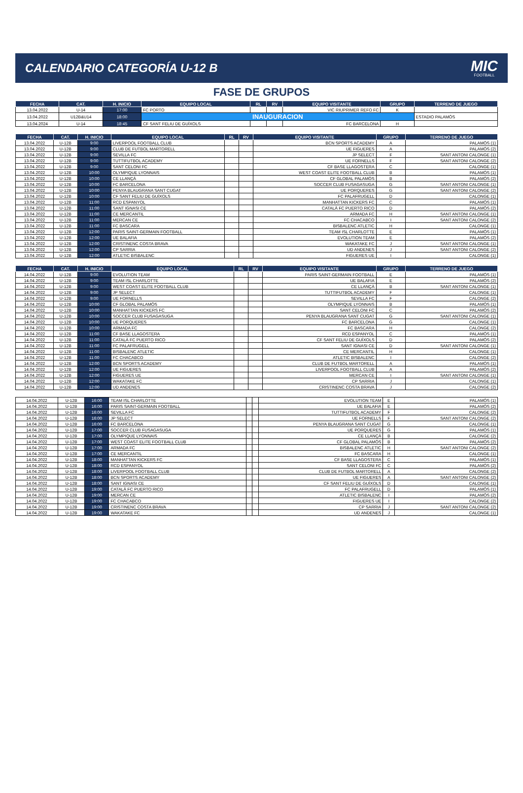CALENDARIO CATEGORÍA U-12 B
MIC
FOOTBALL
FASE DE GRUPOS
| FECHA | CAT. | H. INICIO | EQUIPO LOCAL | RL | RV | EQUIPO VISITANTE | GRUPO | TERRENO DE JUEGO |
| --- | --- | --- | --- | --- | --- | --- | --- | --- |
| 13.04.2022 | U-14 | 17:00 | FC PORTO | | | VIC RIUPRIMER REFO FC | K | |
| 13.04.2022 | U12B&U14 | 18:00 | INAUGURACION | | | | | ESTADIO PALAMÓS |
| 13.04.2024 | U-14 | 18:45 | CF SANT FELIU DE GUÍXOLS | | | FC BARCELONA | H | |
| FECHA | CAT. | H. INICIO | EQUIPO LOCAL | RL | RV | EQUIPO VISITANTE | GRUPO | TERRENO DE JUEGO |
| --- | --- | --- | --- | --- | --- | --- | --- | --- |
| 13.04.2022 | U-12B | 9:00 | LIVERPOOL FOOTBALL CLUB | | | BCN SPORTS ACADEMY | A | PALAMÓS (1) |
| 13.04.2022 | U-12B | 9:00 | CLUB DE FUTBOL MARTORELL | | | UE FIGUERES | A | PALAMÓS (2) |
| 13.04.2022 | U-12B | 9:00 | SEVILLA FC | | | JP SELECT | F | SANT ANTONI CALONGE (1) |
| 13.04.2022 | U-12B | 9:00 | TUTTIFUTBOL ACADEMY | | | UE FORNELLS | F | SANT ANTONI CALONGE (2) |
| 13.04.2022 | U-12B | 9:00 | SANT CELONI FC | | | CF BASE LLAGOSTERA | C | CALONGE (1) |
| 13.04.2022 | U-12B | 10:00 | OLYMPIQUE LYONNAIS | | | WEST COAST ELITE FOOTBALL CLUB | B | PALAMÓS (1) |
| 13.04.2022 | U-12B | 10:00 | CE LLANÇÀ | | | CF GLOBAL PALAMÓS | B | PALAMÓS (2) |
| 13.04.2022 | U-12B | 10:00 | FC BARCELONA | | | SOCCER CLUB FUSAGASUGA | G | SANT ANTONI CALONGE (1) |
| 13.04.2022 | U-12B | 10:00 | PENYA BLAUGRANA SANT CUGAT | | | UE PORQUERES | G | SANT ANTONI CALONGE (2) |
| 13.04.2022 | U-12B | 10:00 | CF SANT FELIU DE GUÍXOLS | | | FC PALAFRUGELL | D | CALONGE (1) |
| 13.04.2022 | U-12B | 11:00 | RCD ESPANYOL | | | MANHATTAN KICKERS FC | C | PALAMÓS (1) |
| 13.04.2022 | U-12B | 11:00 | SANT IGNASI CE | | | CATALÀ FC PUERTO RICO | D | PALAMÓS (2) |
| 13.04.2022 | U-12B | 11:00 | CE MERCANTIL | | | ARMADA FC | H | SANT ANTONI CALONGE (1) |
| 13.04.2022 | U-12B | 11:00 | MERCAN CE | | | FC CHACABCO | I | SANT ANTONI CALONGE (2) |
| 13.04.2022 | U-12B | 11:00 | FC BASCARA | | | BISBALENC ATLETIC | H | CALONGE (1) |
| 13.04.2022 | U-12B | 12:00 | PARIS SAINT-GERMAIN FOOTBALL | | | TEAM ISL CHARLOTTE | E | PALAMÓS (1) |
| 13.04.2022 | U-12B | 12:00 | UE BALAFIA | | | EVOLUTION TEAM | E | PALAMÓS (2) |
| 13.04.2022 | U-12B | 12:00 | CRISTINENC COSTA BRAVA | | | WAKATAKE FC | J | SANT ANTONI CALONGE (1) |
| 13.04.2022 | U-12B | 12:00 | CP SARRIA | | | UD ANDENES | J | SANT ANTONI CALONGE (2) |
| 13.04.2022 | U-12B | 12:00 | ATLETIC BISBALENC | | | FIGUERES UE | I | CALONGE (1) |
| FECHA | CAT. | H. INICIO | EQUIPO LOCAL | RL | RV | EQUIPO VISITANTE | GRUPO | TERRENO DE JUEGO |
| --- | --- | --- | --- | --- | --- | --- | --- | --- |
| 14.04.2022 | U-12B | 9:00 | EVOLUTION TEAM | | | PARIS SAINT-GERMAIN FOOTBALL | E | PALAMÓS (1) |
| 14.04.2022 | U-12B | 9:00 | TEAM ISL CHARLOTTE | | | UE BALAFIA | E | PALAMÓS (2) |
| 14.04.2022 | U-12B | 9:00 | WEST COAST ELITE FOOTBALL CLUB | | | CE LLANÇÀ | B | SANT ANTONI CALONGE (1) |
| 14.04.2022 | U-12B | 9:00 | JP SELECT | | | TUTTIFUTBOL ACADEMY | F | CALONGE (1) |
| 14.04.2022 | U-12B | 9:00 | UE FORNELLS | | | SEVILLA FC | F | CALONGE (2) |
| 14.04.2022 | U-12B | 10:00 | CF GLOBAL PALAMÓS | | | OLYMPIQUE LYONNAIS | B | PALAMÓS (1) |
| 14.04.2022 | U-12B | 10:00 | MANHATTAN KICKERS FC | | | SANT CELONI FC | C | PALAMÓS (2) |
| 14.04.2022 | U-12B | 10:00 | SOCCER CLUB FUSAGASUGA | | | PENYA BLAUGRANA SANT CUGAT | G | SANT ANTONI CALONGE (1) |
| 14.04.2022 | U-12B | 10:00 | UE PORQUERES | | | FC BARCELONA | G | CALONGE (1) |
| 14.04.2022 | U-12B | 10:00 | ARMADA FC | | | FC BASCARA | H | CALONGE (2) |
| 14.04.2022 | U-12B | 11:00 | CF BASE LLAGOSTERA | | | RCD ESPANYOL | C | PALAMÓS (1) |
| 14.04.2022 | U-12B | 11:00 | CATALÀ FC PUERTO RICO | | | CF SANT FELIU DE GUÍXOLS | D | PALAMÓS (2) |
| 14.04.2022 | U-12B | 11:00 | FC PALAFRUGELL | | | SANT IGNASI CE | D | SANT ANTONI CALONGE (1) |
| 14.04.2022 | U-12B | 11:00 | BISBALENC ATLETIC | | | CE MERCANTIL | H | CALONGE (1) |
| 14.04.2022 | U-12B | 11:00 | FC CHACABCO | | | ATLETIC BISBALENC | I | CALONGE (2) |
| 14.04.2022 | U-12B | 12:00 | BCN SPORTS ACADEMY | | | CLUB DE FUTBOL MARTORELL | A | PALAMÓS (1) |
| 14.04.2022 | U-12B | 12:00 | UE FIGUERES | | | LIVERPOOL FOOTBALL CLUB | A | PALAMÓS (2) |
| 14.04.2022 | U-12B | 12:00 | FIGUERES UE | | | MERCAN CE | I | SANT ANTONI CALONGE (1) |
| 14.04.2022 | U-12B | 12:00 | WAKATAKE FC | | | CP SARRIA | J | CALONGE (1) |
| 14.04.2022 | U-12B | 12:00 | UD ANDENES | | | CRISTINENC COSTA BRAVA | J | CALONGE (2) |
| 14.04.2022 | U-12B | 16:00 | TEAM ISL CHARLOTTE | | | EVOLUTION TEAM | E | PALAMÓS (1) |
| 14.04.2022 | U-12B | 16:00 | PARIS SAINT-GERMAIN FOOTBALL | | | UE BALAFIA | E | PALAMÓS (2) |
| 14.04.2022 | U-12B | 16:00 | SEVILLA FC | | | TUTTIFUTBOL ACADEMY | F | CALONGE (2) |
| 14.04.2022 | U-12B | 16:00 | JP SELECT | | | UE FORNELLS | F | SANT ANTONI CALONGE (2) |
| 14.04.2022 | U-12B | 16:00 | FC BARCELONA | | | PENYA BLAUGRANA SANT CUGAT | G | CALONGE (1) |
| 14.04.2022 | U-12B | 17:00 | SOCCER CLUB FUSAGASUGA | | | UE PORQUERES | G | PALAMÓS (1) |
| 14.04.2022 | U-12B | 17:00 | OLYMPIQUE LYONNAIS | | | CE LLANÇÀ | B | CALONGE (2) |
| 14.04.2022 | U-12B | 17:00 | WEST COAST ELITE FOOTBALL CLUB | | | CF GLOBAL PALAMÓS | B | PALAMÓS (2) |
| 14.04.2022 | U-12B | 17:00 | ARMADA FC | | | BISBALENC ATLETIC | H | SANT ANTONI CALONGE (2) |
| 14.04.2022 | U-12B | 17:00 | CE MERCANTIL | | | FC BASCARA | H | CALONGE (1) |
| 14.04.2022 | U-12B | 18:00 | MANHATTAN KICKERS FC | | | CF BASE LLAGOSTERA | C | PALAMÓS (1) |
| 14.04.2022 | U-12B | 18:00 | RCD ESPANYOL | | | SANT CELONI FC | C | PALAMÓS (2) |
| 14.04.2022 | U-12B | 18:00 | LIVERPOOL FOOTBALL CLUB | | | CLUB DE FUTBOL MARTORELL | A | CALONGE (2) |
| 14.04.2022 | U-12B | 18:00 | BCN SPORTS ACADEMY | | | UE FIGUERES | A | SANT ANTONI CALONGE (2) |
| 14.04.2022 | U-12B | 18:00 | SANT IGNASI CE | | | CF SANT FELIU DE GUÍXOLS | D | CALONGE (1) |
| 14.04.2022 | U-12B | 19:00 | CATALÀ FC PUERTO RICO | | | FC PALAFRUGELL | D | PALAMÓS (1) |
| 14.04.2022 | U-12B | 19:00 | MERCAN CE | | | ATLETIC BISBALENC | I | PALAMÓS (2) |
| 14.04.2022 | U-12B | 19:00 | FC CHACABCO | | | FIGUERES UE | I | CALONGE (2) |
| 14.04.2022 | U-12B | 19:00 | CRISTINENC COSTA BRAVA | | | CP SARRIA | J | SANT ANTONI CALONGE (2) |
| 14.04.2022 | U-12B | 19:00 | WAKATAKE FC | | | UD ANDENES | J | CALONGE (1) |